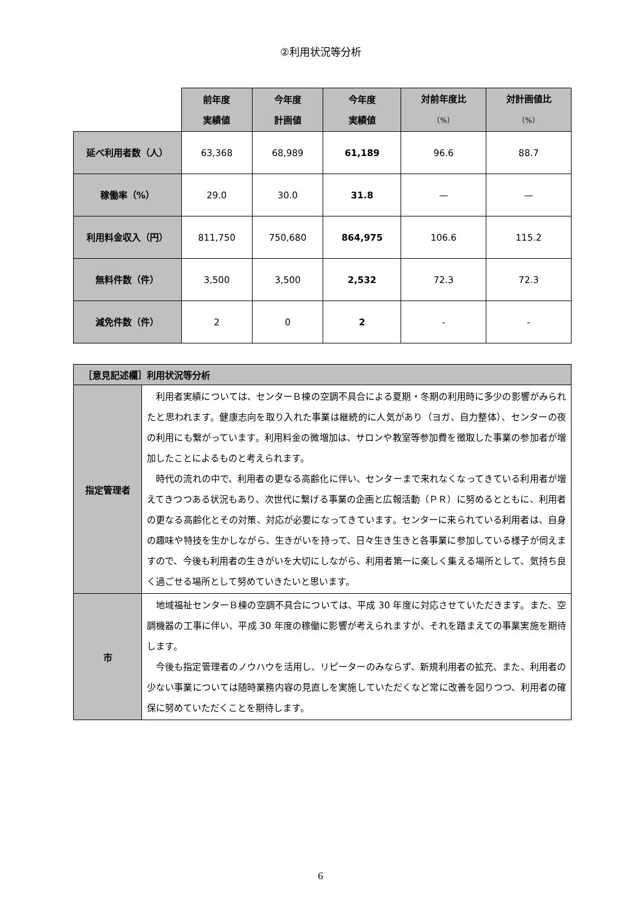②利用状況等分析
| | 前年度 実績値 | 今年度 計画値 | 今年度 実績値 | 対前年度比 （%） | 対計画値比 （%） |
| --- | --- | --- | --- | --- | --- |
| 延べ利用者数（人） | 63,368 | 68,989 | 61,189 | 96.6 | 88.7 |
| 稼働率（%） | 29.0 | 30.0 | 31.8 | — | — |
| 利用料金収入（円） | 811,750 | 750,680 | 864,975 | 106.6 | 115.2 |
| 無料件数（件） | 3,500 | 3,500 | 2,532 | 72.3 | 72.3 |
| 減免件数（件） | 2 | 0 | 2 | - | - |
| ［意見記述欄］利用状況等分析 | |
| --- | --- |
| 指定管理者 | 利用者実績については、センターＢ棟の空調不具合による夏期・冬期の利用時に多少の影響がみられたと思われます。健康志向を取り入れた事業は継続的に人気があり（ヨガ、自力整体）、センターの夜の利用にも繋がっています。利用料金の微増加は、サロンや教室等参加費を徴取した事業の参加者が増加したことによるものと考えられます。 時代の流れの中で、利用者の更なる高齢化に伴い、センターまで来れなくなってきている利用者が増えてきつつある状況もあり、次世代に繋げる事業の企画と広報活動（ＰＲ）に努めるとともに、利用者の更なる高齢化とその対策、対応が必要になってきています。センターに来られている利用者は、自身の趣味や特技を生かしながら、生きがいを持って、日々生き生きと各事業に参加している様子が伺えますので、今後も利用者の生きがいを大切にしながら、利用者第一に楽しく集える場所として、気持ち良く過ごせる場所として努めていきたいと思います。 |
| 市 | 地域福祉センターＢ棟の空調不具合については、平成 30 年度に対応させていただきます。また、空調機器の工事に伴い、平成 30 年度の稼働に影響が考えられますが、それを踏まえての事業実施を期待します。 今後も指定管理者のノウハウを活用し、リピーターのみならず、新規利用者の拡充、また、利用者の少ない事業については随時業務内容の見直しを実施していただくなど常に改善を図りつつ、利用者の確保に努めていただくことを期待します。 |
6